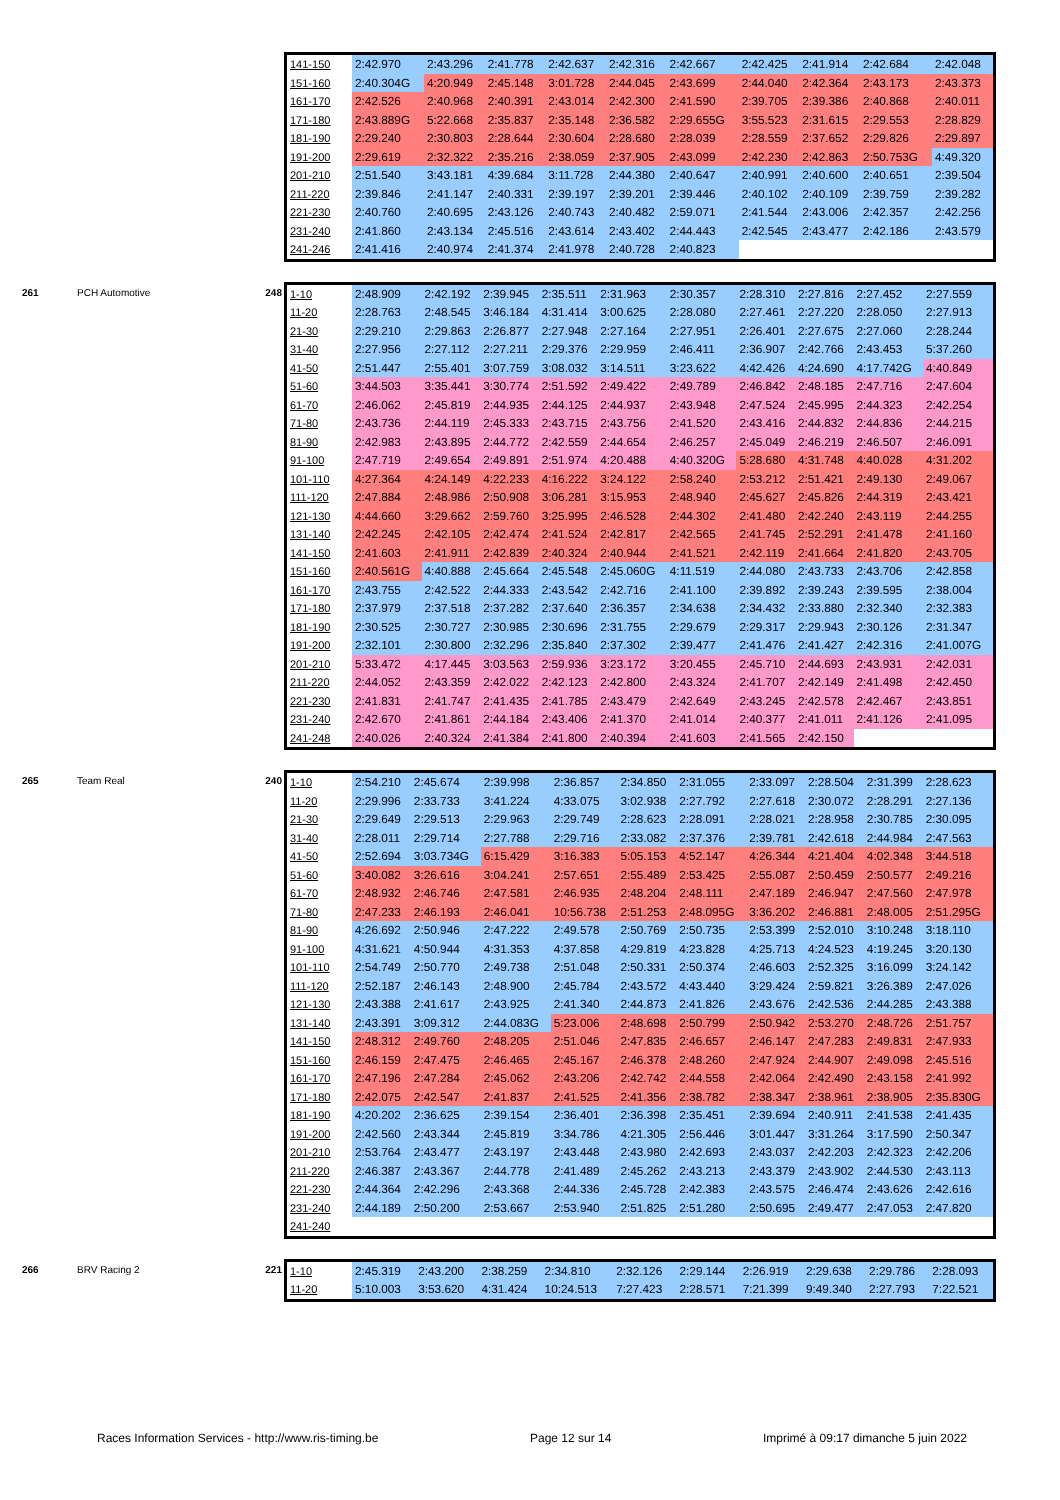| 141-150 | 2:42.970 | 2:43.296 | 2:41.778 | 2:42.637 | 2:42.316 | 2:42.667 | 2:42.425 | 2:41.914 | 2:42.684 | 2:42.048 |
| 151-160 | 2:40.304G | 4:20.949 | 2:45.148 | 3:01.728 | 2:44.045 | 2:43.699 | 2:44.040 | 2:42.364 | 2:43.173 | 2:43.373 |
| 161-170 | 2:42.526 | 2:40.968 | 2:40.391 | 2:43.014 | 2:42.300 | 2:41.590 | 2:39.705 | 2:39.386 | 2:40.868 | 2:40.011 |
| 171-180 | 2:43.889G | 5:22.668 | 2:35.837 | 2:35.148 | 2:36.582 | 2:29.655G | 3:55.523 | 2:31.615 | 2:29.553 | 2:28.829 |
| 181-190 | 2:29.240 | 2:30.803 | 2:28.644 | 2:30.604 | 2:28.680 | 2:28.039 | 2:28.559 | 2:37.652 | 2:29.826 | 2:29.897 |
| 191-200 | 2:29.619 | 2:32.322 | 2:35.216 | 2:38.059 | 2:37.905 | 2:43.099 | 2:42.230 | 2:42.863 | 2:50.753G | 4:49.320 |
| 201-210 | 2:51.540 | 3:43.181 | 4:39.684 | 3:11.728 | 2:44.380 | 2:40.647 | 2:40.991 | 2:40.600 | 2:40.651 | 2:39.504 |
| 211-220 | 2:39.846 | 2:41.147 | 2:40.331 | 2:39.197 | 2:39.201 | 2:39.446 | 2:40.102 | 2:40.109 | 2:39.759 | 2:39.282 |
| 221-230 | 2:40.760 | 2:40.695 | 2:43.126 | 2:40.743 | 2:40.482 | 2:59.071 | 2:41.544 | 2:43.006 | 2:42.357 | 2:42.256 |
| 231-240 | 2:41.860 | 2:43.134 | 2:45.516 | 2:43.614 | 2:43.402 | 2:44.443 | 2:42.545 | 2:43.477 | 2:42.186 | 2:43.579 |
| 241-246 | 2:41.416 | 2:40.974 | 2:41.374 | 2:41.978 | 2:40.728 | 2:40.823 | | | | |
261 PCH Automotive 248
| 1-10 | 2:48.909 | 2:42.192 | 2:39.945 | 2:35.511 | 2:31.963 | 2:30.357 | 2:28.310 | 2:27.816 | 2:27.452 | 2:27.559 |
| 11-20 | 2:28.763 | 2:48.545 | 3:46.184 | 4:31.414 | 3:00.625 | 2:28.080 | 2:27.461 | 2:27.220 | 2:28.050 | 2:27.913 |
| 21-30 | 2:29.210 | 2:29.863 | 2:26.877 | 2:27.948 | 2:27.164 | 2:27.951 | 2:26.401 | 2:27.675 | 2:27.060 | 2:28.244 |
| 31-40 | 2:27.956 | 2:27.112 | 2:27.211 | 2:29.376 | 2:29.959 | 2:46.411 | 2:36.907 | 2:42.766 | 2:43.453 | 5:37.260 |
| 41-50 | 2:51.447 | 2:55.401 | 3:07.759 | 3:08.032 | 3:14.511 | 3:23.622 | 4:42.426 | 4:24.690 | 4:17.742G | 4:40.849 |
| 51-60 | 3:44.503 | 3:35.441 | 3:30.774 | 2:51.592 | 2:49.422 | 2:49.789 | 2:46.842 | 2:48.185 | 2:47.716 | 2:47.604 |
| 61-70 | 2:46.062 | 2:45.819 | 2:44.935 | 2:44.125 | 2:44.937 | 2:43.948 | 2:47.524 | 2:45.995 | 2:44.323 | 2:42.254 |
| 71-80 | 2:43.736 | 2:44.119 | 2:45.333 | 2:43.715 | 2:43.756 | 2:41.520 | 2:43.416 | 2:44.832 | 2:44.836 | 2:44.215 |
| 81-90 | 2:42.983 | 2:43.895 | 2:44.772 | 2:42.559 | 2:44.654 | 2:46.257 | 2:45.049 | 2:46.219 | 2:46.507 | 2:46.091 |
| 91-100 | 2:47.719 | 2:49.654 | 2:49.891 | 2:51.974 | 4:20.488 | 4:40.320G | 5:28.680 | 4:31.748 | 4:40.028 | 4:31.202 |
| 101-110 | 4:27.364 | 4:24.149 | 4:22.233 | 4:16.222 | 3:24.122 | 2:58.240 | 2:53.212 | 2:51.421 | 2:49.130 | 2:49.067 |
| 111-120 | 2:47.884 | 2:48.986 | 2:50.908 | 3:06.281 | 3:15.953 | 2:48.940 | 2:45.627 | 2:45.826 | 2:44.319 | 2:43.421 |
| 121-130 | 4:44.660 | 3:29.662 | 2:59.760 | 3:25.995 | 2:46.528 | 2:44.302 | 2:41.480 | 2:42.240 | 2:43.119 | 2:44.255 |
| 131-140 | 2:42.245 | 2:42.105 | 2:42.474 | 2:41.524 | 2:42.817 | 2:42.565 | 2:41.745 | 2:52.291 | 2:41.478 | 2:41.160 |
| 141-150 | 2:41.603 | 2:41.911 | 2:42.839 | 2:40.324 | 2:40.944 | 2:41.521 | 2:42.119 | 2:41.664 | 2:41.820 | 2:43.705 |
| 151-160 | 2:40.561G | 4:40.888 | 2:45.664 | 2:45.548 | 2:45.060G | 4:11.519 | 2:44.080 | 2:43.733 | 2:43.706 | 2:42.858 |
| 161-170 | 2:43.755 | 2:42.522 | 2:44.333 | 2:43.542 | 2:42.716 | 2:41.100 | 2:39.892 | 2:39.243 | 2:39.595 | 2:38.004 |
| 171-180 | 2:37.979 | 2:37.518 | 2:37.282 | 2:37.640 | 2:36.357 | 2:34.638 | 2:34.432 | 2:33.880 | 2:32.340 | 2:32.383 |
| 181-190 | 2:30.525 | 2:30.727 | 2:30.985 | 2:30.696 | 2:31.755 | 2:29.679 | 2:29.317 | 2:29.943 | 2:30.126 | 2:31.347 |
| 191-200 | 2:32.101 | 2:30.800 | 2:32.296 | 2:35.840 | 2:37.302 | 2:39.477 | 2:41.476 | 2:41.427 | 2:42.316 | 2:41.007G |
| 201-210 | 5:33.472 | 4:17.445 | 3:03.563 | 2:59.936 | 3:23.172 | 3:20.455 | 2:45.710 | 2:44.693 | 2:43.931 | 2:42.031 |
| 211-220 | 2:44.052 | 2:43.359 | 2:42.022 | 2:42.123 | 2:42.800 | 2:43.324 | 2:41.707 | 2:42.149 | 2:41.498 | 2:42.450 |
| 221-230 | 2:41.831 | 2:41.747 | 2:41.435 | 2:41.785 | 2:43.479 | 2:42.649 | 2:43.245 | 2:42.578 | 2:42.467 | 2:43.851 |
| 231-240 | 2:42.670 | 2:41.861 | 2:44.184 | 2:43.406 | 2:41.370 | 2:41.014 | 2:40.377 | 2:41.011 | 2:41.126 | 2:41.095 |
| 241-248 | 2:40.026 | 2:40.324 | 2:41.384 | 2:41.800 | 2:40.394 | 2:41.603 | 2:41.565 | 2:42.150 | | |
265 Team Real 240
| 1-10 | 2:54.210 | 2:45.674 | 2:39.998 | 2:36.857 | 2:34.850 | 2:31.055 | 2:33.097 | 2:28.504 | 2:31.399 | 2:28.623 |
| 11-20 | 2:29.996 | 2:33.733 | 3:41.224 | 4:33.075 | 3:02.938 | 2:27.792 | 2:27.618 | 2:30.072 | 2:28.291 | 2:27.136 |
| 21-30 | 2:29.649 | 2:29.513 | 2:29.963 | 2:29.749 | 2:28.623 | 2:28.091 | 2:28.021 | 2:28.958 | 2:30.785 | 2:30.095 |
| 31-40 | 2:28.011 | 2:29.714 | 2:27.788 | 2:29.716 | 2:33.082 | 2:37.376 | 2:39.781 | 2:42.618 | 2:44.984 | 2:47.563 |
| 41-50 | 2:52.694 | 3:03.734G | 6:15.429 | 3:16.383 | 5:05.153 | 4:52.147 | 4:26.344 | 4:21.404 | 4:02.348 | 3:44.518 |
| 51-60 | 3:40.082 | 3:26.616 | 3:04.241 | 2:57.651 | 2:55.489 | 2:53.425 | 2:55.087 | 2:50.459 | 2:50.577 | 2:49.216 |
| 61-70 | 2:48.932 | 2:46.746 | 2:47.581 | 2:46.935 | 2:48.204 | 2:48.111 | 2:47.189 | 2:46.947 | 2:47.560 | 2:47.978 |
| 71-80 | 2:47.233 | 2:46.193 | 2:46.041 | 10:56.738 | 2:51.253 | 2:48.095G | 3:36.202 | 2:46.881 | 2:48.005 | 2:51.295G |
| 81-90 | 4:26.692 | 2:50.946 | 2:47.222 | 2:49.578 | 2:50.769 | 2:50.735 | 2:53.399 | 2:52.010 | 3:10.248 | 3:18.110 |
| 91-100 | 4:31.621 | 4:50.944 | 4:31.353 | 4:37.858 | 4:29.819 | 4:23.828 | 4:25.713 | 4:24.523 | 4:19.245 | 3:20.130 |
| 101-110 | 2:54.749 | 2:50.770 | 2:49.738 | 2:51.048 | 2:50.331 | 2:50.374 | 2:46.603 | 2:52.325 | 3:16.099 | 3:24.142 |
| 111-120 | 2:52.187 | 2:46.143 | 2:48.900 | 2:45.784 | 2:43.572 | 4:43.440 | 3:29.424 | 2:59.821 | 3:26.389 | 2:47.026 |
| 121-130 | 2:43.388 | 2:41.617 | 2:43.925 | 2:41.340 | 2:44.873 | 2:41.826 | 2:43.676 | 2:42.536 | 2:44.285 | 2:43.388 |
| 131-140 | 2:43.391 | 3:09.312 | 2:44.083G | 5:23.006 | 2:48.698 | 2:50.799 | 2:50.942 | 2:53.270 | 2:48.726 | 2:51.757 |
| 141-150 | 2:48.312 | 2:49.760 | 2:48.205 | 2:51.046 | 2:47.835 | 2:46.657 | 2:46.147 | 2:47.283 | 2:49.831 | 2:47.933 |
| 151-160 | 2:46.159 | 2:47.475 | 2:46.465 | 2:45.167 | 2:46.378 | 2:48.260 | 2:47.924 | 2:44.907 | 2:49.098 | 2:45.516 |
| 161-170 | 2:47.196 | 2:47.284 | 2:45.062 | 2:43.206 | 2:42.742 | 2:44.558 | 2:42.064 | 2:42.490 | 2:43.158 | 2:41.992 |
| 171-180 | 2:42.075 | 2:42.547 | 2:41.837 | 2:41.525 | 2:41.356 | 2:38.782 | 2:38.347 | 2:38.961 | 2:38.905 | 2:35.830G |
| 181-190 | 4:20.202 | 2:36.625 | 2:39.154 | 2:36.401 | 2:36.398 | 2:35.451 | 2:39.694 | 2:40.911 | 2:41.538 | 2:41.435 |
| 191-200 | 2:42.560 | 2:43.344 | 2:45.819 | 3:34.786 | 4:21.305 | 2:56.446 | 3:01.447 | 3:31.264 | 3:17.590 | 2:50.347 |
| 201-210 | 2:53.764 | 2:43.477 | 2:43.197 | 2:43.448 | 2:43.980 | 2:42.693 | 2:43.037 | 2:42.203 | 2:42.323 | 2:42.206 |
| 211-220 | 2:46.387 | 2:43.367 | 2:44.778 | 2:41.489 | 2:45.262 | 2:43.213 | 2:43.379 | 2:43.902 | 2:44.530 | 2:43.113 |
| 221-230 | 2:44.364 | 2:42.296 | 2:43.368 | 2:44.336 | 2:45.728 | 2:42.383 | 2:43.575 | 2:46.474 | 2:43.626 | 2:42.616 |
| 231-240 | 2:44.189 | 2:50.200 | 2:53.667 | 2:53.940 | 2:51.825 | 2:51.280 | 2:50.695 | 2:49.477 | 2:47.053 | 2:47.820 |
| 241-240 | | | | | | | | | | |
266 BRV Racing 2 221
| 1-10 | 2:45.319 | 2:43.200 | 2:38.259 | 2:34.810 | 2:32.126 | 2:29.144 | 2:26.919 | 2:29.638 | 2:29.786 | 2:28.093 |
| 11-20 | 5:10.003 | 3:53.620 | 4:31.424 | 10:24.513 | 7:27.423 | 2:28.571 | 7:21.399 | 9:49.340 | 2:27.793 | 7:22.521 |
Races Information Services - http://www.ris-timing.be Page 12 sur 14 Imprimé à 09:17 dimanche 5 juin 2022